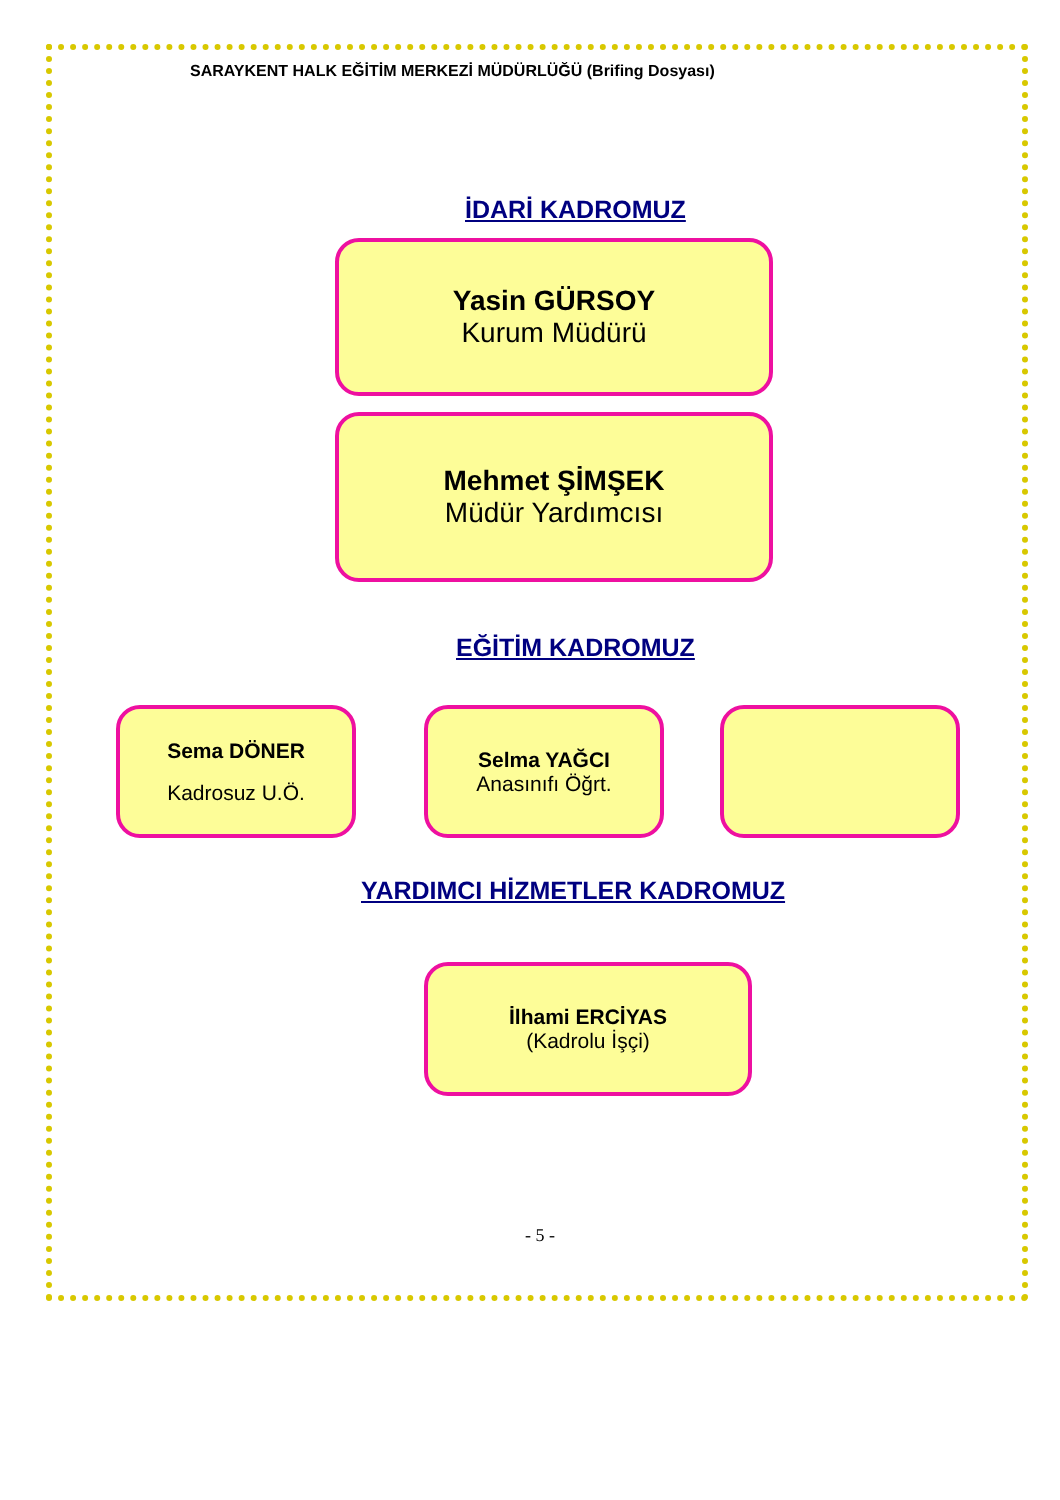SARAYKENT HALK EĞİTİM MERKEZİ MÜDÜRLÜĞÜ (Brifing Dosyası)
İDARİ KADROMUZ
Yasin GÜRSOY
Kurum Müdürü
Mehmet ŞİMŞEK
Müdür Yardımcısı
EĞİTİM KADROMUZ
Sema DÖNER
Kadrosuz U.Ö.
Selma YAĞCI
Anasınıfı Öğrt.
YARDIMCI HİZMETLER KADROMUZ
İlhami ERCİYAS
(Kadrolu İşçi)
- 5 -